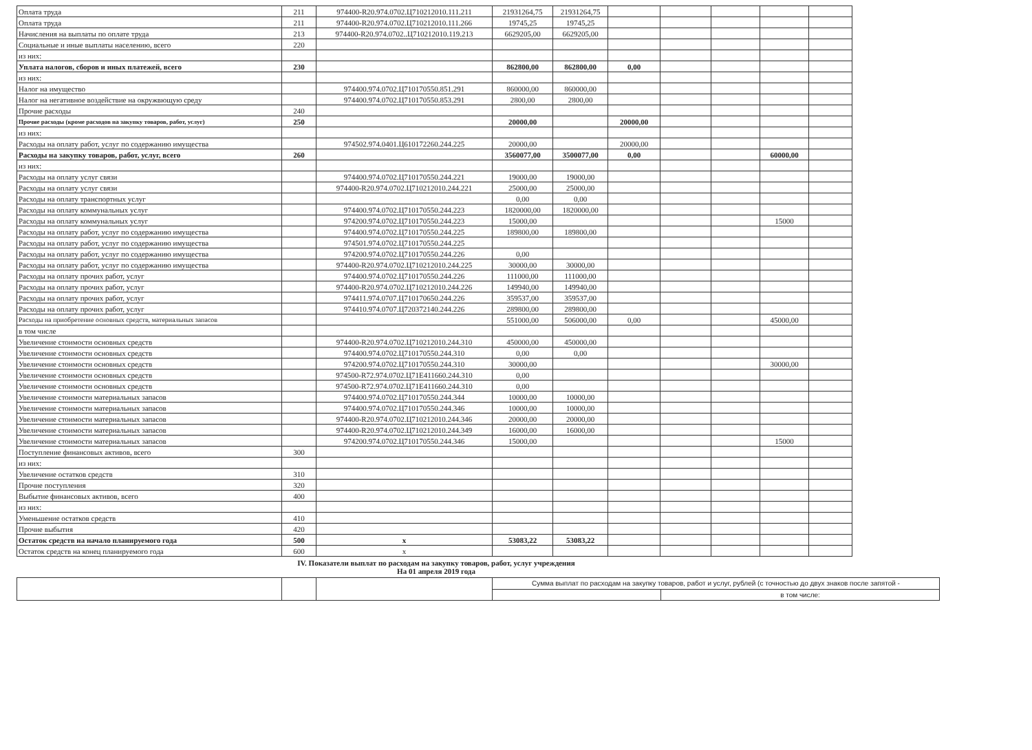| Оплата труда | 211 | 974400-R20.974.0702.Ц710212010.111.211 | 21931264,75 | 21931264,75 | | | | | |
| Оплата труда | 211 | 974400-R20.974.0702.Ц710212010.111.266 | 19745,25 | 19745,25 | | | | | |
| Начисления на выплаты по оплате труда | 213 | 974400-R20.974.0702..Ц710212010.119.213 | 6629205,00 | 6629205,00 | | | | | |
| Социальные и иные выплаты населению, всего | 220 | | | | | | | | |
| из них: | | | | | | | | | |
| Уплата налогов, сборов и иных платежей, всего | 230 | | 862800,00 | 862800,00 | 0,00 | | | | |
| из них: | | | | | | | | | |
| Налог на имущество | | 974400.974.0702.Ц710170550.851.291 | 860000,00 | 860000,00 | | | | | |
| Налог на негативное воздействие на окружвющую среду | | 974400.974.0702.Ц710170550.853.291 | 2800,00 | 2800,00 | | | | | |
| Прочие расходы | 240 | | | | | | | | |
| Прочие расходы (кроме расходов на закупку товаров, работ, услуг) | 250 | | 20000,00 | | 20000,00 | | | | |
| из них: | | | | | | | | | |
| Расходы на оплату работ, услуг по содержанию имущества | | 974502.974.0401.Ц610172260.244.225 | 20000,00 | | 20000,00 | | | | |
| Расходы на закупку товаров, работ, услуг, всего | 260 | | 3560077,00 | 3500077,00 | 0,00 | | | 60000,00 | |
| из них: | | | | | | | | | |
| Расходы на оплату услуг связи | | 974400.974.0702.Ц710170550.244.221 | 19000,00 | 19000,00 | | | | | |
| Расходы на оплату услуг связи | | 974400-R20.974.0702.Ц710212010.244.221 | 25000,00 | 25000,00 | | | | | |
| Расходы на оплату транспортных услуг | | | 0,00 | 0,00 | | | | | |
| Расходы на оплату коммунальных услуг | | 974400.974.0702.Ц710170550.244.223 | 1820000,00 | 1820000,00 | | | | | |
| Расходы на оплату коммунальных услуг | | 974200.974.0702.Ц710170550.244.223 | 15000,00 | | | | | 15000 | |
| Расходы на оплату работ, услуг по содержанию имущества | | 974400.974.0702.Ц710170550.244.225 | 189800,00 | 189800,00 | | | | | |
| Расходы на оплату работ, услуг по содержанию имущества | | 974501.974.0702.Ц710170550.244.225 | | | | | | | |
| Расходы на оплату работ, услуг по содержанию имущества | | 974200.974.0702.Ц710170550.244.226 | 0,00 | | | | | | |
| Расходы на оплату работ, услуг по содержанию имущества | | 974400-R20.974.0702.Ц710212010.244.225 | 30000,00 | 30000,00 | | | | | |
| Расходы на оплату прочих работ, услуг | | 974400.974.0702.Ц710170550.244.226 | 111000,00 | 111000,00 | | | | | |
| Расходы на оплату прочих работ, услуг | | 974400-R20.974.0702.Ц710212010.244.226 | 149940,00 | 149940,00 | | | | | |
| Расходы на оплату прочих работ, услуг | | 974411.974.0707.Ц710170650.244.226 | 359537,00 | 359537,00 | | | | | |
| Расходы на оплату прочих работ, услуг | | 974410.974.0707.Ц720372140.244.226 | 289800,00 | 289800,00 | | | | | |
| Расходы на приобретение основных средств, материальных запасов | | | 551000,00 | 506000,00 | 0,00 | | | 45000,00 | |
| в том числе | | | | | | | | | |
| Увеличение стоимости основных средств | | 974400-R20.974.0702.Ц710212010.244.310 | 450000,00 | 450000,00 | | | | | |
| Увеличение стоимости основных средств | | 974400.974.0702.Ц710170550.244.310 | 0,00 | 0,00 | | | | | |
| Увеличение стоимости основных средств | | 974200.974.0702.Ц710170550.244.310 | 30000,00 | | | | | 30000,00 | |
| Увеличение стоимости основных средств | | 974500-R72.974.0702.Ц71Е411660.244.310 | 0,00 | | | | | | |
| Увеличение стоимости основных средств | | 974500-R72.974.0702.Ц71Е411660.244.310 | 0,00 | | | | | | |
| Увеличение стоимости материальных запасов | | 974400.974.0702.Ц710170550.244.344 | 10000,00 | 10000,00 | | | | | |
| Увеличение стоимости материальных запасов | | 974400.974.0702.Ц710170550.244.346 | 10000,00 | 10000,00 | | | | | |
| Увеличение стоимости материальных запасов | | 974400-R20.974.0702.Ц710212010.244.346 | 20000,00 | 20000,00 | | | | | |
| Увеличение стоимости материальных запасов | | 974400-R20.974.0702.Ц710212010.244.349 | 16000,00 | 16000,00 | | | | | |
| Увеличение стоимости материальных запасов | | 974200.974.0702.Ц710170550.244.346 | 15000,00 | | | | | 15000 | |
| Поступление финансовых активов, всего | 300 | | | | | | | | |
| из них: | | | | | | | | | |
| Увеличение остатков средств | 310 | | | | | | | | |
| Прочие поступления | 320 | | | | | | | | |
| Выбытие финансовых активов, всего | 400 | | | | | | | | |
| из них: | | | | | | | | | |
| Уменьшение остатков средств | 410 | | | | | | | | |
| Прочие выбытия | 420 | | | | | | | | |
| Остаток средств на начало планируемого года | 500 | х | 53083,22 | 53083,22 | | | | | |
| Остаток средств на конец планируемого года | 600 | х | | | | | | | |
IV. Показатели выплат по расходам на закупку товаров, работ, услуг учреждения
На 01 апреля 2019 года
| | | | Сумма выплат по расходам на закупку товаров, работ и услуг, рублей (с точностью до двух знаков после запятой - | |
| | | | | в том числе: |